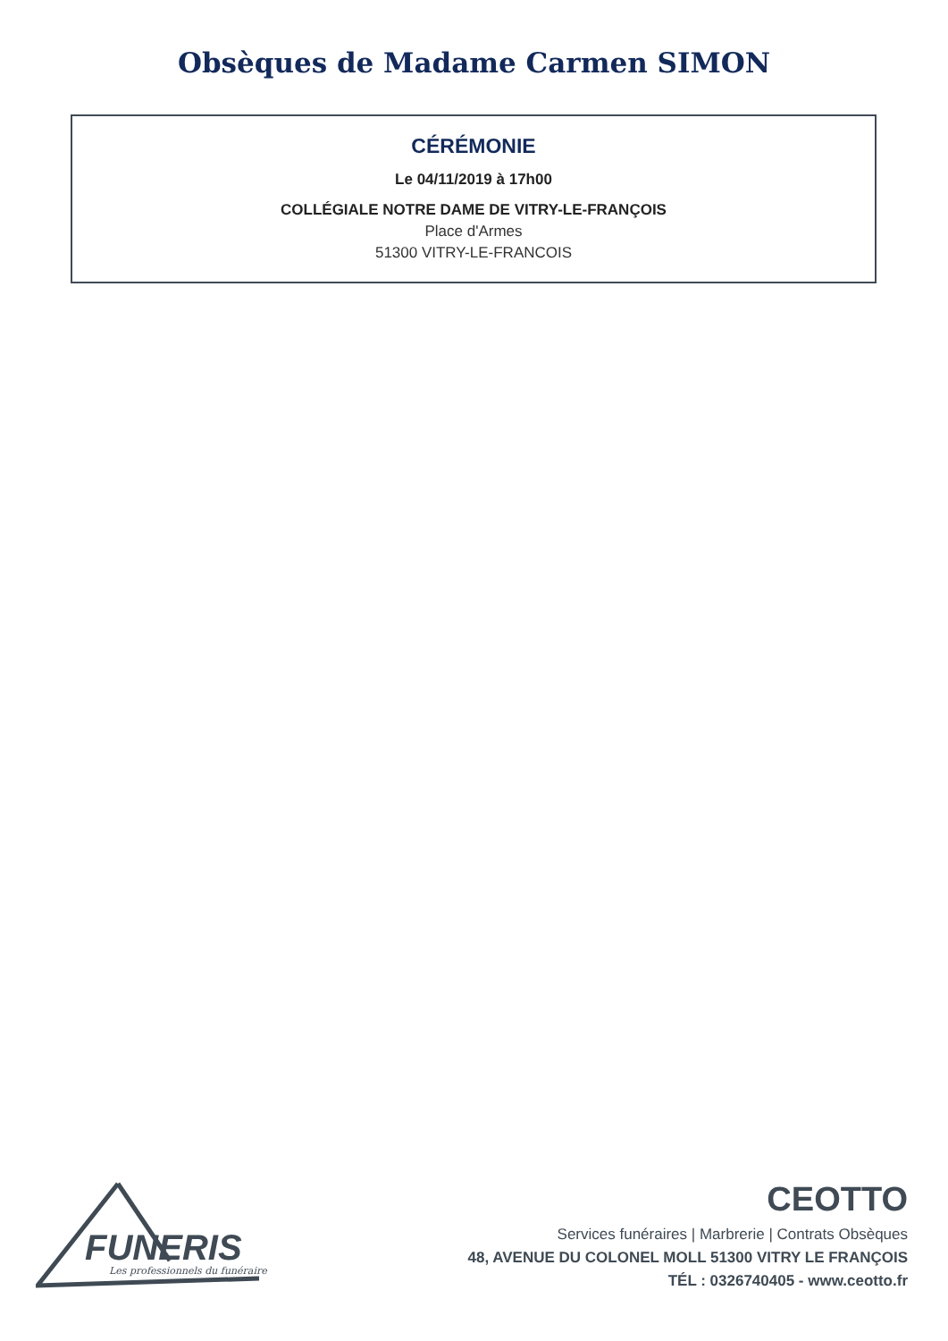Obsèques de Madame Carmen SIMON
CÉRÉMONIE
Le 04/11/2019 à 17h00
COLLÉGIALE NOTRE DAME DE VITRY-LE-FRANÇOIS
Place d'Armes
51300 VITRY-LE-FRANCOIS
FUNERIS
Les professionnels du funéraire
CEOTTO
Services funéraires | Marbrerie | Contrats Obsèques
48, AVENUE DU COLONEL MOLL 51300 VITRY LE FRANÇOIS
TÉL : 0326740405 - www.ceotto.fr